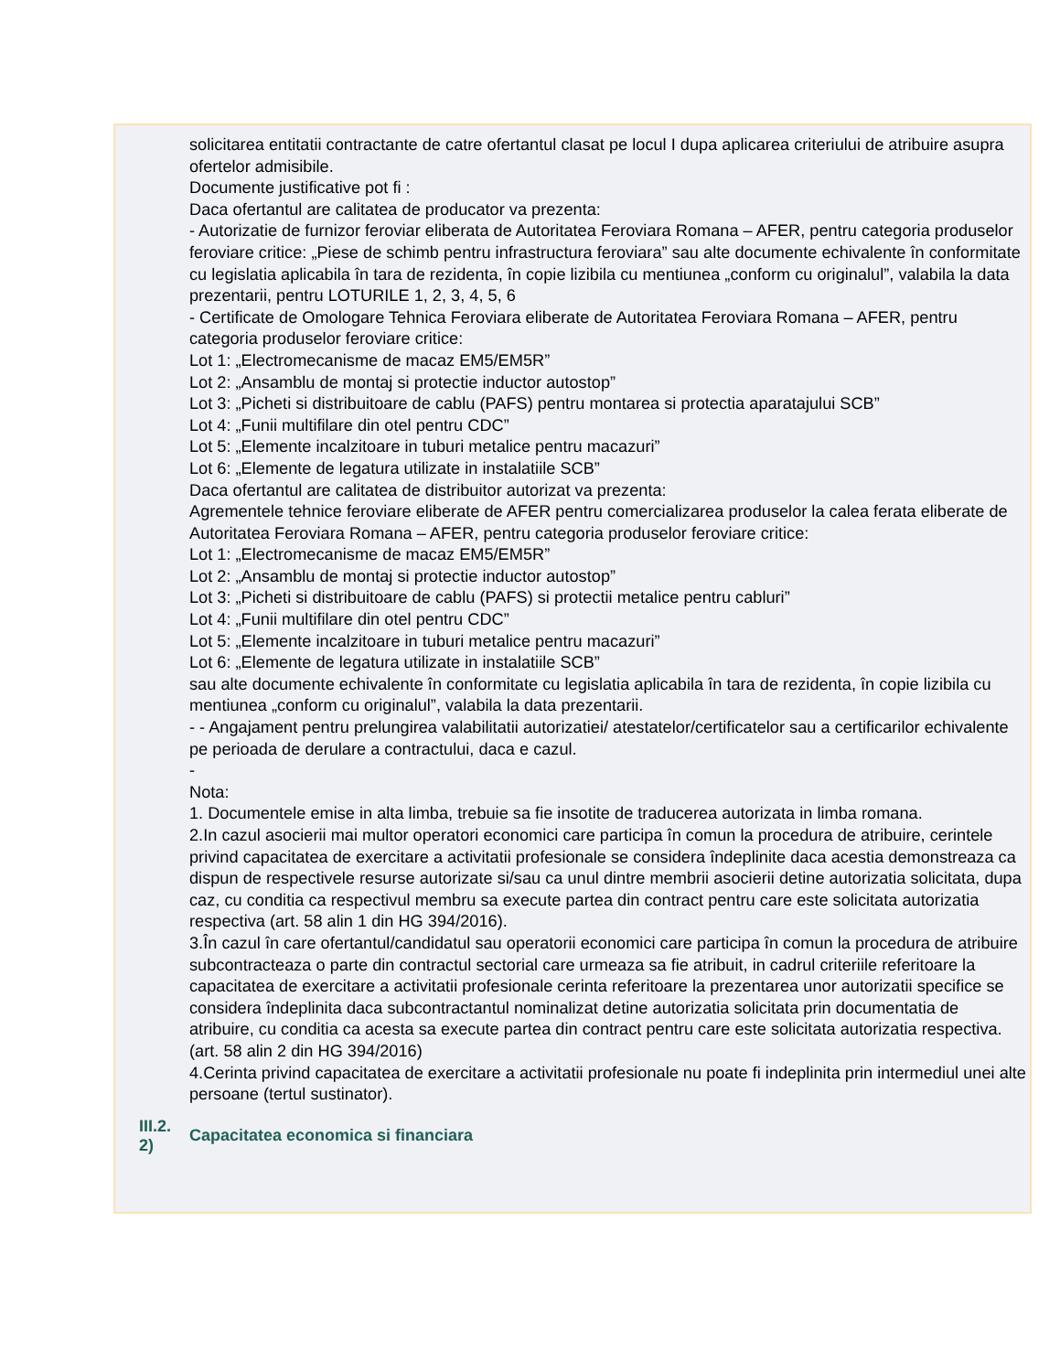solicitarea entitatii contractante de catre ofertantul clasat pe locul I dupa aplicarea criteriului de atribuire asupra ofertelor admisibile.
Documente justificative pot fi :
Daca ofertantul are calitatea de producator va prezenta:
- Autorizatie de furnizor feroviar eliberata de Autoritatea Feroviara Romana – AFER, pentru categoria produselor feroviare critice: „Piese de schimb pentru infrastructura feroviara” sau alte documente echivalente în conformitate cu legislatia aplicabila în tara de rezidenta, în copie lizibila cu mentiunea „conform cu originalul”, valabila la data prezentarii, pentru LOTURILE 1, 2, 3, 4, 5, 6
- Certificate de Omologare Tehnica Feroviara eliberate de Autoritatea Feroviara Romana – AFER, pentru categoria produselor feroviare critice:
Lot 1: „Electromecanisme de macaz EM5/EM5R”
Lot 2: „Ansamblu de montaj si protectie inductor autostop”
Lot 3: „Picheti si distribuitoare de cablu (PAFS) pentru montarea si protectia aparatajului SCB”
Lot 4: „Funii multifilare din otel pentru CDC”
Lot 5: „Elemente incalzitoare in tuburi metalice pentru macazuri”
Lot 6: „Elemente de legatura utilizate in instalatiile SCB”
Daca ofertantul are calitatea de distribuitor autorizat va prezenta:
Agrementele tehnice feroviare eliberate de AFER pentru comercializarea produselor la calea ferata eliberate de Autoritatea Feroviara Romana – AFER, pentru categoria produselor feroviare critice:
Lot 1: „Electromecanisme de macaz EM5/EM5R”
Lot 2: „Ansamblu de montaj si protectie inductor autostop”
Lot 3: „Picheti si distribuitoare de cablu (PAFS) si protectii metalice pentru cabluri”
Lot 4: „Funii multifilare din otel pentru CDC”
Lot 5: „Elemente incalzitoare in tuburi metalice pentru macazuri”
Lot 6: „Elemente de legatura utilizate in instalatiile SCB”
sau alte documente echivalente în conformitate cu legislatia aplicabila în tara de rezidenta, în copie lizibila cu mentiunea „conform cu originalul”, valabila la data prezentarii.
- - Angajament pentru prelungirea valabilitatii autorizatiei/ atestatelor/certificatelor sau a certificarilor echivalente pe perioada de derulare a contractului, daca e cazul.
-
Nota:
1. Documentele emise in alta limba, trebuie sa fie insotite de traducerea autorizata in limba romana.
2.In cazul asocierii mai multor operatori economici care participa în comun la procedura de atribuire, cerintele privind capacitatea de exercitare a activitatii profesionale se considera îndeplinite daca acestia demonstreaza ca dispun de respectivele resurse autorizate si/sau ca unul dintre membrii asocierii detine autorizatia solicitata, dupa caz, cu conditia ca respectivul membru sa execute partea din contract pentru care este solicitata autorizatia respectiva (art. 58 alin 1 din HG 394/2016).
3.În cazul în care ofertantul/candidatul sau operatorii economici care participa în comun la procedura de atribuire subcontracteaza o parte din contractul sectorial care urmeaza sa fie atribuit, in cadrul criteriile referitoare la capacitatea de exercitare a activitatii profesionale cerinta referitoare la prezentarea unor autorizatii specifice se considera îndeplinita daca subcontractantul nominalizat detine autorizatia solicitata prin documentatia de atribuire, cu conditia ca acesta sa execute partea din contract pentru care este solicitata autorizatia respectiva.(art. 58 alin 2 din HG 394/2016)
4.Cerinta privind capacitatea de exercitare a activitatii profesionale nu poate fi indeplinita prin intermediul unei alte persoane (tertul sustinator).
III.2.
2)
Capacitatea economica si financiara